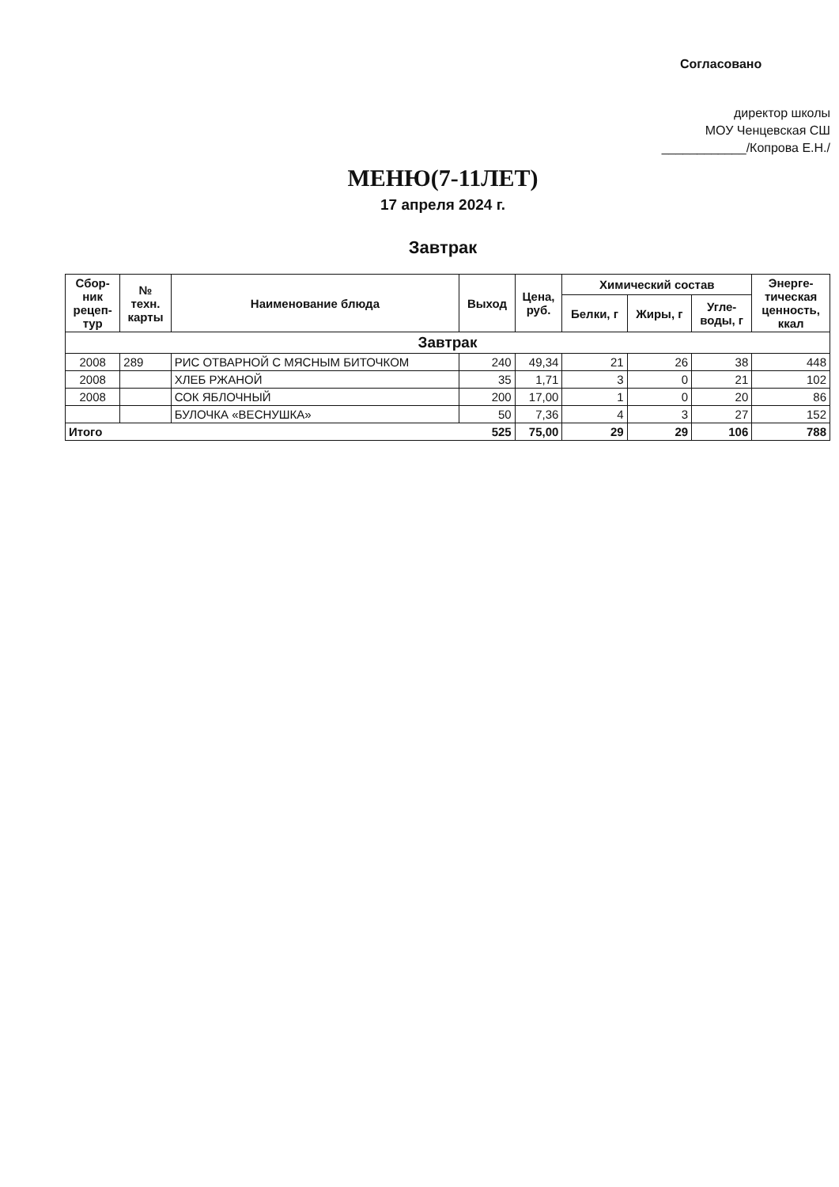Согласовано
директор школы
МОУ Ченцевская СШ
____________/Копрова Е.Н./
МЕНЮ(7-11ЛЕТ)
17 апреля 2024 г.
Завтрак
| Сбор- ник рецеп- тур | № техн. карты | Наименование блюда | Выход | Цена, руб. | Химический состав | | | Энерге- тическая ценность, ккал |
| --- | --- | --- | --- | --- | --- | --- | --- | --- |
| | | | | | Белки, г | Жиры, г | Угле- воды, г | |
| Завтрак | | | | | | | | |
| 2008 | 289 | РИС ОТВАРНОЙ С МЯСНЫМ БИТОЧКОМ | 240 | 49,34 | 21 | 26 | 38 | 448 |
| 2008 | | ХЛЕБ РЖАНОЙ | 35 | 1,71 | 3 | 0 | 21 | 102 |
| 2008 | | СОК ЯБЛОЧНЫЙ | 200 | 17,00 | 1 | 0 | 20 | 86 |
| | | БУЛОЧКА «ВЕСНУШКА» | 50 | 7,36 | 4 | 3 | 27 | 152 |
| Итого 525 | | | | 75,00 | 29 | 29 | 106 | 788 |